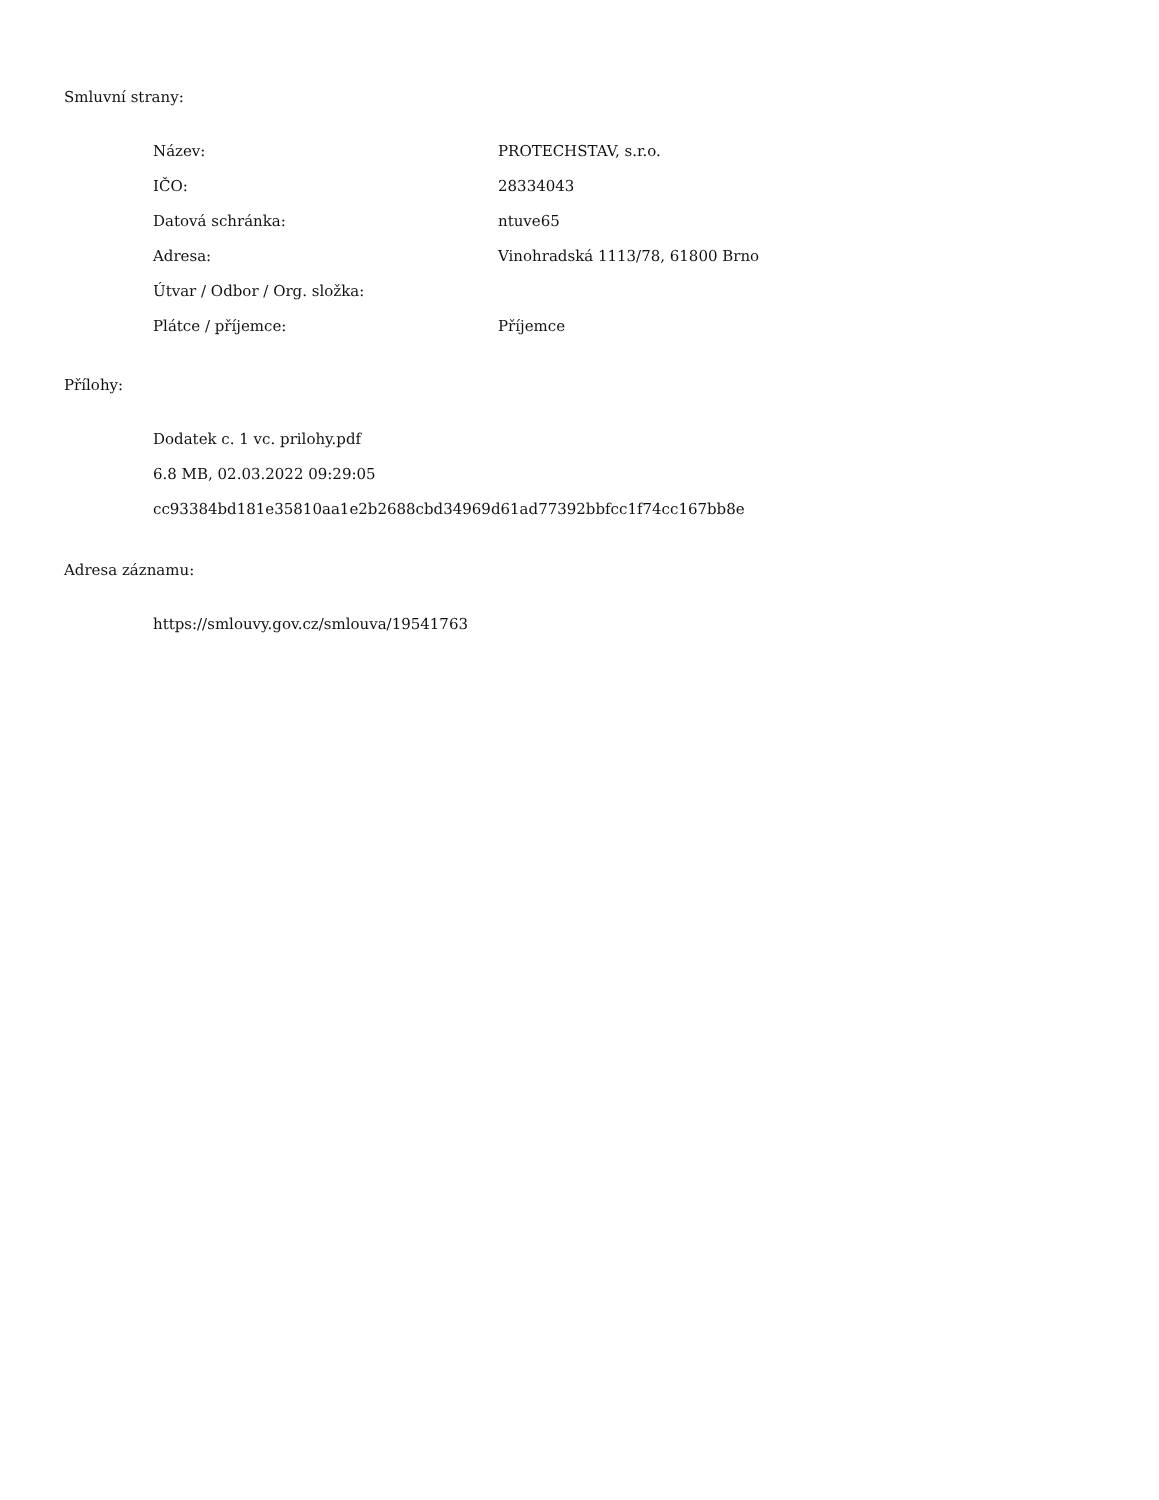Smluvní strany:
| Název: | PROTECHSTAV, s.r.o. |
| IČO: | 28334043 |
| Datová schránka: | ntuve65 |
| Adresa: | Vinohradská 1113/78, 61800 Brno |
| Útvar / Odbor / Org. složka: | |
| Plátce / příjemce: | Příjemce |
Přílohy:
Dodatek c. 1 vc. prilohy.pdf
6.8 MB, 02.03.2022 09:29:05
cc93384bd181e35810aa1e2b2688cbd34969d61ad77392bbfcc1f74cc167bb8e
Adresa záznamu:
https://smlouvy.gov.cz/smlouva/19541763